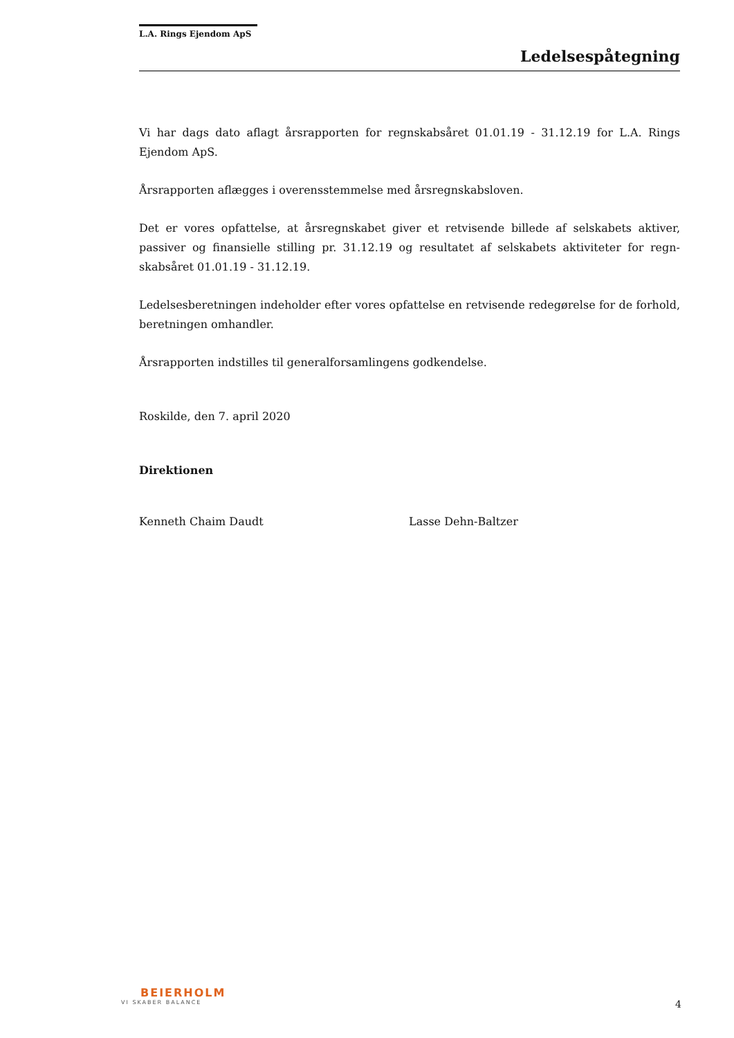L.A. Rings Ejendom ApS
Ledelsespåtegning
Vi har dags dato aflagt årsrapporten for regnskabsåret 01.01.19 - 31.12.19 for L.A. Rings Ejendom ApS.
Årsrapporten aflægges i overensstemmelse med årsregnskabsloven.
Det er vores opfattelse, at årsregnskabet giver et retvisende billede af selskabets aktiver, passiver og finansielle stilling pr. 31.12.19 og resultatet af selskabets aktiviteter for regn­skabsåret 01.01.19 - 31.12.19.
Ledelsesberetningen indeholder efter vores opfattelse en retvisende redegørelse for de forhold, beretningen omhandler.
Årsrapporten indstilles til generalforsamlingens godkendelse.
Roskilde, den 7. april 2020
Direktionen
Kenneth Chaim Daudt Lasse Dehn-Baltzer
BEIERHOLM
VI SKABER BALANCE
4